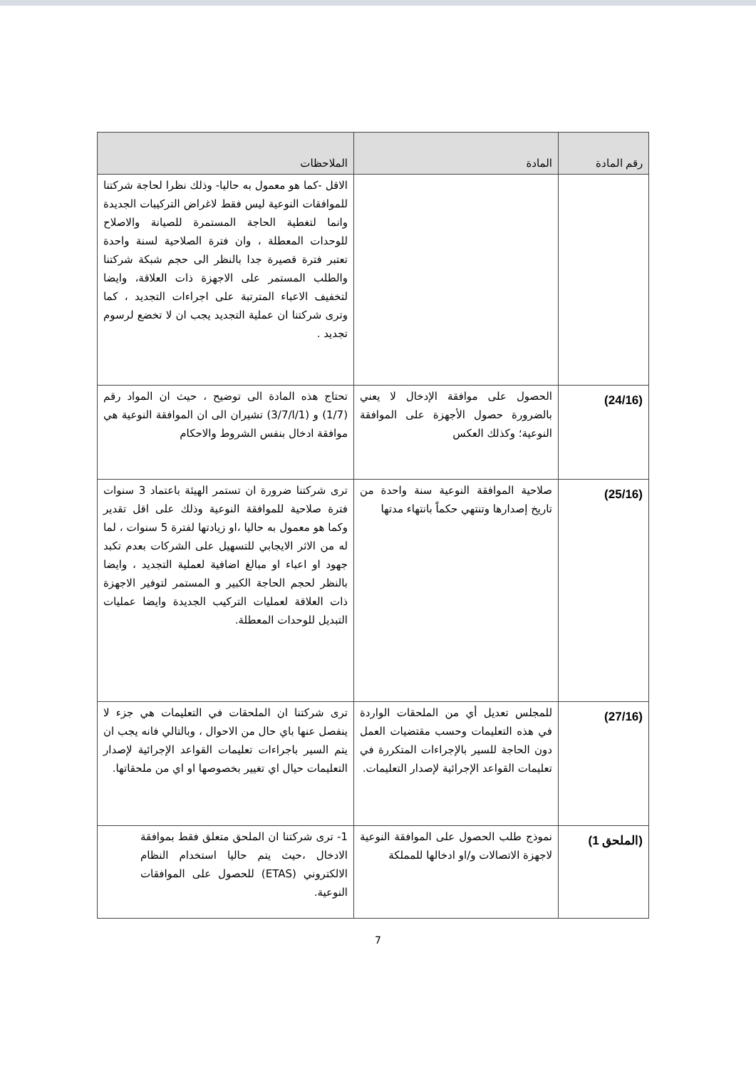| رقم المادة | المادة | الملاحظات |
| --- | --- | --- |
| | | الاقل -كما هو معمول به حاليا- وذلك نظرا لحاجة شركتنا للموافقات النوعية ليس فقط لاغراض التركيبات الجديدة وانما لتغطية الحاجة المستمرة للصيانة والاصلاح للوحدات المعطلة ، وان فترة الصلاحية لسنة واحدة تعتبر فترة قصيرة جدا بالنظر الى حجم شبكة شركتنا والطلب المستمر على الاجهزة ذات العلاقة، وايضا لتخفيف الاعباء المترتبة على اجراءات التجديد ، كما وترى شركتنا ان عملية التجديد يجب ان لا تخضع لرسوم تجديد . |
| (24/16) | الحصول على موافقة الإدخال لا يعني بالضرورة حصول الأجهزة على الموافقة النوعية؛ وكذلك العكس | تحتاج هذه المادة الى توضيح ، حيث ان المواد رقم (1/7) و (1/ا/3/7) تشيران الى ان الموافقة النوعية هي موافقة ادخال بنفس الشروط والاحكام |
| (25/16) | صلاحية الموافقة النوعية سنة واحدة من تاريخ إصدارها وتنتهي حكماً بانتهاء مدتها | ترى شركتنا ضرورة ان تستمر الهيئة باعتماد 3 سنوات فترة صلاحية للموافقة النوعية وذلك على اقل تقدير وكما هو معمول به حاليا ،او زيادتها لفترة 5 سنوات ، لما له من الاثر الايجابي للتسهيل على الشركات بعدم تكبد جهود او اعباء او مبالغ اضافية لعملية التجديد ، وايضا بالنظر لحجم الحاجة الكبير و المستمر لتوفير الاجهزة ذات العلاقة لعمليات التركيب الجديدة وايضا عمليات التبديل للوحدات المعطلة. |
| (27/16) | للمجلس تعديل أي من الملحقات الواردة في هذه التعليمات وحسب مقتضيات العمل دون الحاجة للسير بالإجراءات المتكررة في تعليمات القواعد الإجرائية لإصدار التعليمات. | ترى شركتنا ان الملحقات في التعليمات هي جزء لا ينفصل عنها باي حال من الاحوال ، وبالتالي فانه يجب ان يتم السير باجراءات تعليمات القواعد الإجرائية لإصدار التعليمات حيال اي تغيير بخصوصها او اي من ملحقاتها. |
| (الملحق 1) | نموذج طلب الحصول على الموافقة النوعية لاجهزة الاتصالات و/او ادخالها للمملكة | 1- ترى شركتنا ان الملحق متعلق فقط بموافقة الادخال ،حيث يتم حاليا استخدام النظام الالكتروني (ETAS) للحصول على الموافقات النوعية. |
7